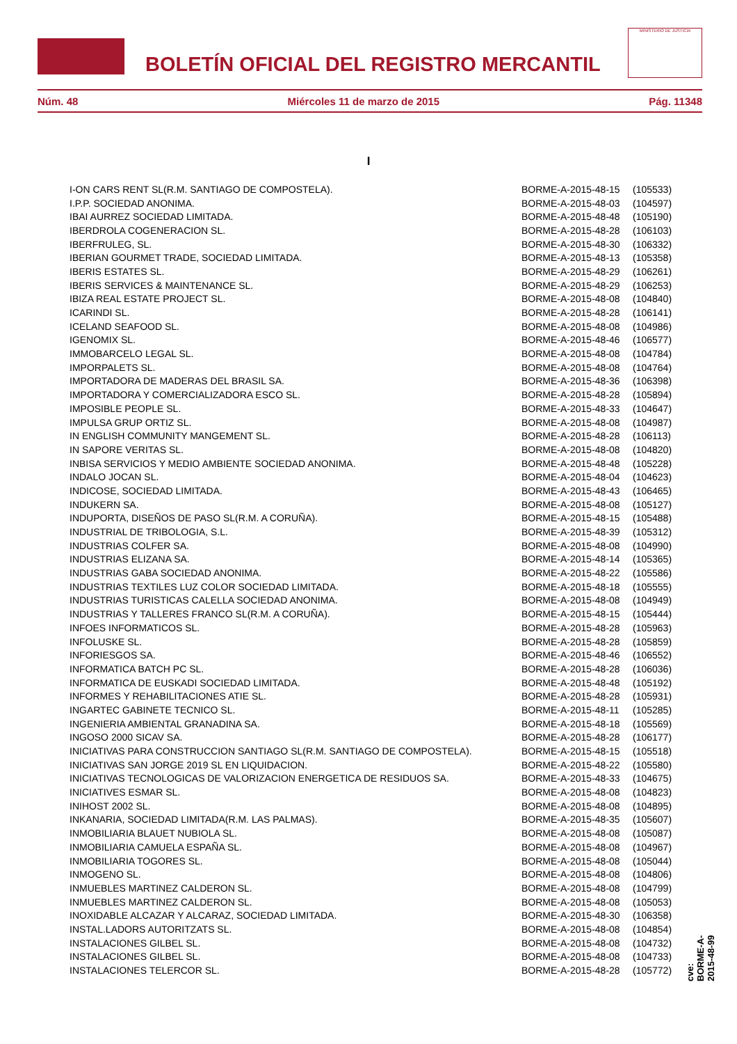BOLETÍN OFICIAL DEL REGISTRO MERCANTIL
MINISTERIO DE JUSTICIA
Núm. 48 Miércoles 11 de marzo de 2015 Pág. 11348
I
| I-ON CARS RENT SL(R.M. SANTIAGO DE COMPOSTELA). | BORME-A-2015-48-15 | (105533) |
| I.P.P. SOCIEDAD ANONIMA. | BORME-A-2015-48-03 | (104597) |
| IBAI AURREZ SOCIEDAD LIMITADA. | BORME-A-2015-48-48 | (105190) |
| IBERDROLA COGENERACION SL. | BORME-A-2015-48-28 | (106103) |
| IBERFRULEG, SL. | BORME-A-2015-48-30 | (106332) |
| IBERIAN GOURMET TRADE, SOCIEDAD LIMITADA. | BORME-A-2015-48-13 | (105358) |
| IBERIS ESTATES SL. | BORME-A-2015-48-29 | (106261) |
| IBERIS SERVICES & MAINTENANCE SL. | BORME-A-2015-48-29 | (106253) |
| IBIZA REAL ESTATE PROJECT SL. | BORME-A-2015-48-08 | (104840) |
| ICARINDI SL. | BORME-A-2015-48-28 | (106141) |
| ICELAND SEAFOOD SL. | BORME-A-2015-48-08 | (104986) |
| IGENOMIX SL. | BORME-A-2015-48-46 | (106577) |
| IMMOBARCELO LEGAL SL. | BORME-A-2015-48-08 | (104784) |
| IMPORPALETS SL. | BORME-A-2015-48-08 | (104764) |
| IMPORTADORA DE MADERAS DEL BRASIL SA. | BORME-A-2015-48-36 | (106398) |
| IMPORTADORA Y COMERCIALIZADORA ESCO SL. | BORME-A-2015-48-28 | (105894) |
| IMPOSIBLE PEOPLE SL. | BORME-A-2015-48-33 | (104647) |
| IMPULSA GRUP ORTIZ SL. | BORME-A-2015-48-08 | (104987) |
| IN ENGLISH COMMUNITY MANGEMENT SL. | BORME-A-2015-48-28 | (106113) |
| IN SAPORE VERITAS SL. | BORME-A-2015-48-08 | (104820) |
| INBISA SERVICIOS Y MEDIO AMBIENTE SOCIEDAD ANONIMA. | BORME-A-2015-48-48 | (105228) |
| INDALO JOCAN SL. | BORME-A-2015-48-04 | (104623) |
| INDICOSE, SOCIEDAD LIMITADA. | BORME-A-2015-48-43 | (106465) |
| INDUKERN SA. | BORME-A-2015-48-08 | (105127) |
| INDUPORTA, DISEÑOS DE PASO SL(R.M. A CORUÑA). | BORME-A-2015-48-15 | (105488) |
| INDUSTRIAL DE TRIBOLOGIA, S.L. | BORME-A-2015-48-39 | (105312) |
| INDUSTRIAS COLFER SA. | BORME-A-2015-48-08 | (104990) |
| INDUSTRIAS ELIZANA SA. | BORME-A-2015-48-14 | (105365) |
| INDUSTRIAS GABA SOCIEDAD ANONIMA. | BORME-A-2015-48-22 | (105586) |
| INDUSTRIAS TEXTILES LUZ COLOR SOCIEDAD LIMITADA. | BORME-A-2015-48-18 | (105555) |
| INDUSTRIAS TURISTICAS CALELLA SOCIEDAD ANONIMA. | BORME-A-2015-48-08 | (104949) |
| INDUSTRIAS Y TALLERES FRANCO SL(R.M. A CORUÑA). | BORME-A-2015-48-15 | (105444) |
| INFOES INFORMATICOS SL. | BORME-A-2015-48-28 | (105963) |
| INFOLUSKE SL. | BORME-A-2015-48-28 | (105859) |
| INFORIESGOS SA. | BORME-A-2015-48-46 | (106552) |
| INFORMATICA BATCH PC SL. | BORME-A-2015-48-28 | (106036) |
| INFORMATICA DE EUSKADI SOCIEDAD LIMITADA. | BORME-A-2015-48-48 | (105192) |
| INFORMES Y REHABILITACIONES ATIE SL. | BORME-A-2015-48-28 | (105931) |
| INGARTEC GABINETE TECNICO SL. | BORME-A-2015-48-11 | (105285) |
| INGENIERIA AMBIENTAL GRANADINA SA. | BORME-A-2015-48-18 | (105569) |
| INGOSO 2000 SICAV SA. | BORME-A-2015-48-28 | (106177) |
| INICIATIVAS PARA CONSTRUCCION SANTIAGO SL(R.M. SANTIAGO DE COMPOSTELA). | BORME-A-2015-48-15 | (105518) |
| INICIATIVAS SAN JORGE 2019 SL EN LIQUIDACION. | BORME-A-2015-48-22 | (105580) |
| INICIATIVAS TECNOLOGICAS DE VALORIZACION ENERGETICA DE RESIDUOS SA. | BORME-A-2015-48-33 | (104675) |
| INICIATIVES ESMAR SL. | BORME-A-2015-48-08 | (104823) |
| INIHOST 2002 SL. | BORME-A-2015-48-08 | (104895) |
| INKANARIA, SOCIEDAD LIMITADA(R.M. LAS PALMAS). | BORME-A-2015-48-35 | (105607) |
| INMOBILIARIA BLAUET NUBIOLA SL. | BORME-A-2015-48-08 | (105087) |
| INMOBILIARIA CAMUELA ESPAÑA SL. | BORME-A-2015-48-08 | (104967) |
| INMOBILIARIA TOGORES SL. | BORME-A-2015-48-08 | (105044) |
| INMOGENO SL. | BORME-A-2015-48-08 | (104806) |
| INMUEBLES MARTINEZ CALDERON SL. | BORME-A-2015-48-08 | (104799) |
| INMUEBLES MARTINEZ CALDERON SL. | BORME-A-2015-48-08 | (105053) |
| INOXIDABLE ALCAZAR Y ALCARAZ, SOCIEDAD LIMITADA. | BORME-A-2015-48-30 | (106358) |
| INSTAL.LADORS AUTORITZATS SL. | BORME-A-2015-48-08 | (104854) |
| INSTALACIONES GILBEL SL. | BORME-A-2015-48-08 | (104732) |
| INSTALACIONES GILBEL SL. | BORME-A-2015-48-08 | (104733) |
| INSTALACIONES TELERCOR SL. | BORME-A-2015-48-28 | (105772) |
cve: BORME-A-2015-48-99